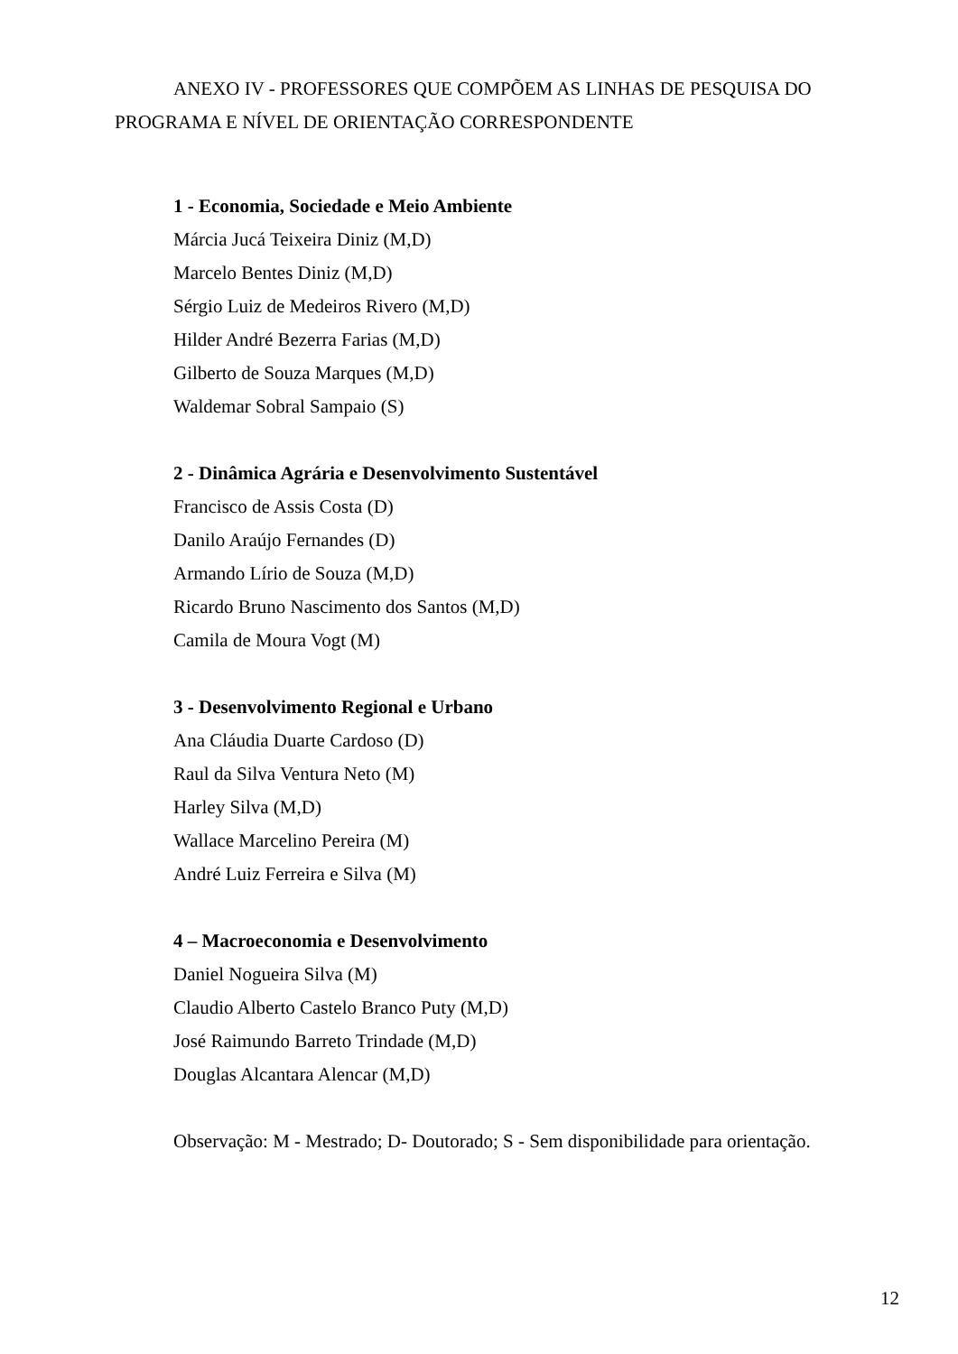ANEXO IV - PROFESSORES QUE COMPÕEM AS LINHAS DE PESQUISA DO PROGRAMA E NÍVEL DE ORIENTAÇÃO CORRESPONDENTE
1 - Economia, Sociedade e Meio Ambiente
Márcia Jucá Teixeira Diniz (M,D)
Marcelo Bentes Diniz (M,D)
Sérgio Luiz de Medeiros Rivero (M,D)
Hilder André Bezerra Farias (M,D)
Gilberto de Souza Marques (M,D)
Waldemar Sobral Sampaio (S)
2 - Dinâmica Agrária e Desenvolvimento Sustentável
Francisco de Assis Costa (D)
Danilo Araújo Fernandes (D)
Armando Lírio de Souza (M,D)
Ricardo Bruno Nascimento dos Santos (M,D)
Camila de Moura Vogt (M)
3 - Desenvolvimento Regional e Urbano
Ana Cláudia Duarte Cardoso (D)
Raul da Silva Ventura Neto (M)
Harley Silva (M,D)
Wallace Marcelino Pereira (M)
André Luiz Ferreira e Silva (M)
4 – Macroeconomia e Desenvolvimento
Daniel Nogueira Silva (M)
Claudio Alberto Castelo Branco Puty (M,D)
José Raimundo Barreto Trindade (M,D)
Douglas Alcantara Alencar (M,D)
Observação: M - Mestrado; D- Doutorado; S - Sem disponibilidade para orientação.
12